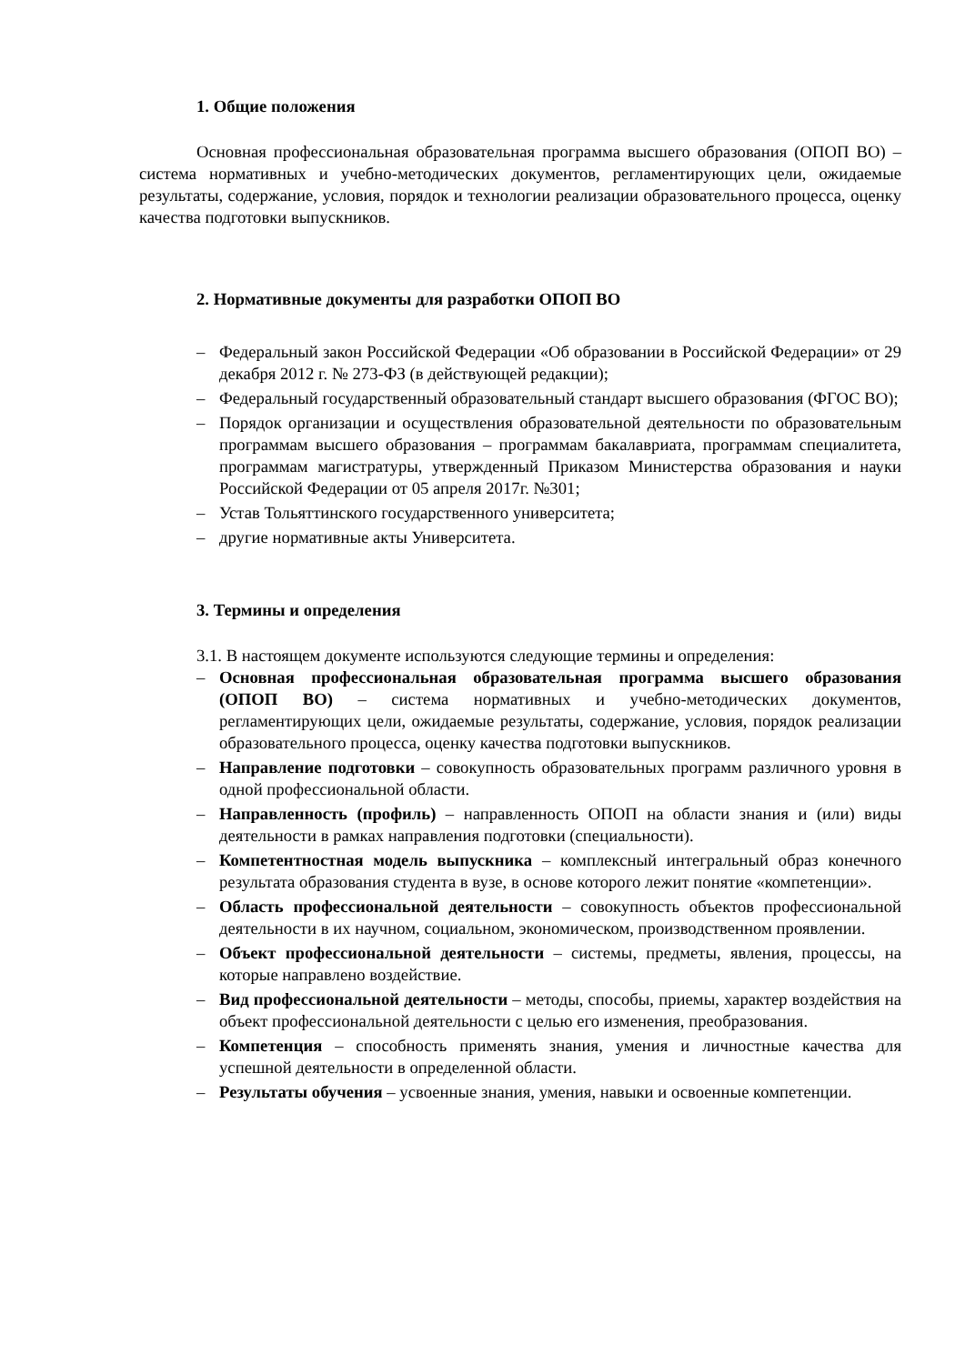1. Общие положения
Основная профессиональная образовательная программа высшего образования (ОПОП ВО) – система нормативных и учебно-методических документов, регламентирующих цели, ожидаемые результаты, содержание, условия, порядок и технологии реализации образовательного процесса, оценку качества подготовки выпускников.
2. Нормативные документы для разработки ОПОП ВО
– Федеральный закон Российской Федерации «Об образовании в Российской Федерации» от 29 декабря 2012 г. № 273-ФЗ (в действующей редакции);
– Федеральный государственный образовательный стандарт высшего образования (ФГОС ВО);
– Порядок организации и осуществления образовательной деятельности по образовательным программам высшего образования – программам бакалавриата, программам специалитета, программам магистратуры, утвержденный Приказом Министерства образования и науки Российской Федерации от 05 апреля 2017г. №301;
– Устав Тольяттинского государственного университета;
– другие нормативные акты Университета.
3. Термины и определения
3.1. В настоящем документе используются следующие термины и определения:
– Основная профессиональная образовательная программа высшего образования (ОПОП ВО) – система нормативных и учебно-методических документов, регламентирующих цели, ожидаемые результаты, содержание, условия, порядок реализации образовательного процесса, оценку качества подготовки выпускников.
– Направление подготовки – совокупность образовательных программ различного уровня в одной профессиональной области.
– Направленность (профиль) – направленность ОПОП на области знания и (или) виды деятельности в рамках направления подготовки (специальности).
– Компетентностная модель выпускника – комплексный интегральный образ конечного результата образования студента в вузе, в основе которого лежит понятие «компетенции».
– Область профессиональной деятельности – совокупность объектов профессиональной деятельности в их научном, социальном, экономическом, производственном проявлении.
– Объект профессиональной деятельности – системы, предметы, явления, процессы, на которые направлено воздействие.
– Вид профессиональной деятельности – методы, способы, приемы, характер воздействия на объект профессиональной деятельности с целью его изменения, преобразования.
– Компетенция – способность применять знания, умения и личностные качества для успешной деятельности в определенной области.
– Результаты обучения – усвоенные знания, умения, навыки и освоенные компетенции.